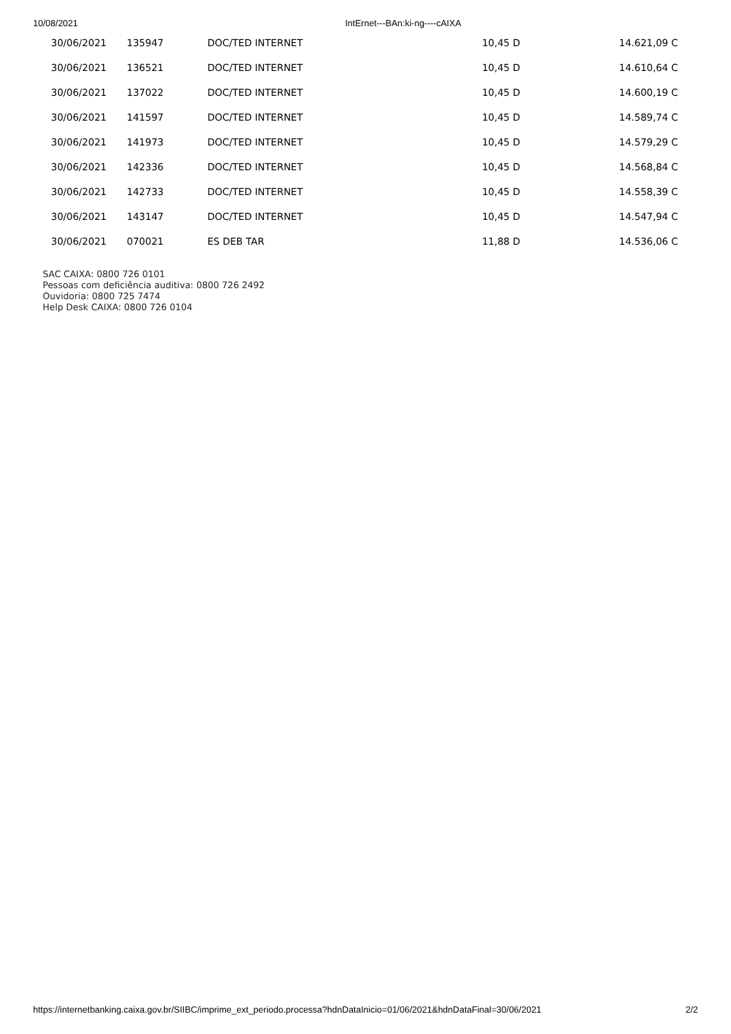10/08/2021 IntErnet---BAn:ki-ng----cAIXA
| 30/06/2021 | 135947 | DOC/TED INTERNET | 10,45 D | 14.621,09 C |
| 30/06/2021 | 136521 | DOC/TED INTERNET | 10,45 D | 14.610,64 C |
| 30/06/2021 | 137022 | DOC/TED INTERNET | 10,45 D | 14.600,19 C |
| 30/06/2021 | 141597 | DOC/TED INTERNET | 10,45 D | 14.589,74 C |
| 30/06/2021 | 141973 | DOC/TED INTERNET | 10,45 D | 14.579,29 C |
| 30/06/2021 | 142336 | DOC/TED INTERNET | 10,45 D | 14.568,84 C |
| 30/06/2021 | 142733 | DOC/TED INTERNET | 10,45 D | 14.558,39 C |
| 30/06/2021 | 143147 | DOC/TED INTERNET | 10,45 D | 14.547,94 C |
| 30/06/2021 | 070021 | ES DEB TAR | 11,88 D | 14.536,06 C |
SAC CAIXA: 0800 726 0101
Pessoas com deficiência auditiva: 0800 726 2492
Ouvidoria: 0800 725 7474
Help Desk CAIXA: 0800 726 0104
https://internetbanking.caixa.gov.br/SIIBC/imprime_ext_periodo.processa?hdnDataInicio=01/06/2021&hdnDataFinal=30/06/2021 2/2